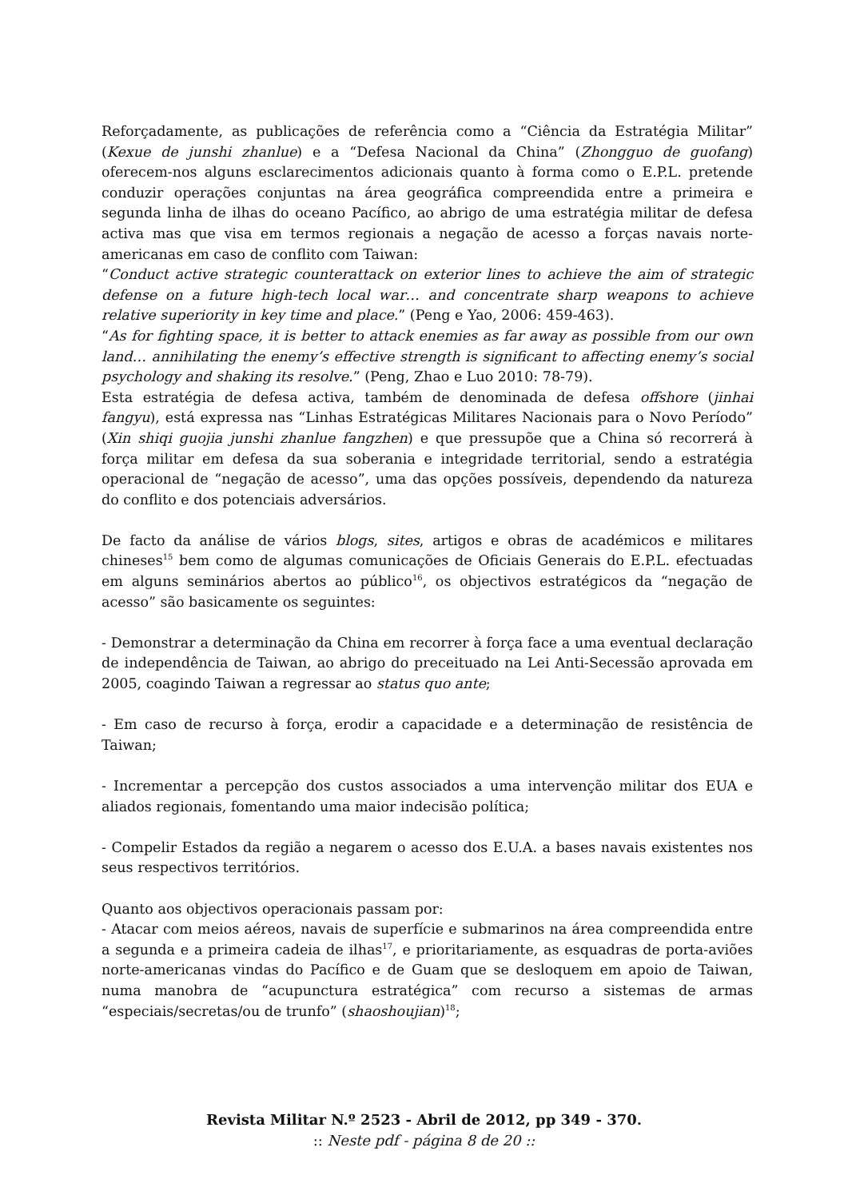Reforçadamente, as publicações de referência como a “Ciência da Estratégia Militar” (Kexue de junshi zhanlue) e a “Defesa Nacional da China” (Zhongguo de guofang) oferecem-nos alguns esclarecimentos adicionais quanto à forma como o E.P.L. pretende conduzir operações conjuntas na área geográfica compreendida entre a primeira e segunda linha de ilhas do oceano Pacífico, ao abrigo de uma estratégia militar de defesa activa mas que visa em termos regionais a negação de acesso a forças navais norte-americanas em caso de conflito com Taiwan:
“Conduct active strategic counterattack on exterior lines to achieve the aim of strategic defense on a future high-tech local war… and concentrate sharp weapons to achieve relative superiority in key time and place.” (Peng e Yao, 2006: 459-463).
“As for fighting space, it is better to attack enemies as far away as possible from our own land… annihilating the enemy’s effective strength is significant to affecting enemy’s social psychology and shaking its resolve.” (Peng, Zhao e Luo 2010: 78-79).
Esta estratégia de defesa activa, também de denominada de defesa offshore (jinhai fangyu), está expressa nas “Linhas Estratégicas Militares Nacionais para o Novo Período” (Xin shiqi guojia junshi zhanlue fangzhen) e que pressupõe que a China só recorrerá à força militar em defesa da sua soberania e integridade territorial, sendo a estratégia operacional de “negação de acesso”, uma das opções possíveis, dependendo da natureza do conflito e dos potenciais adversários.
De facto da análise de vários blogs, sites, artigos e obras de académicos e militares chineses<sup>15</sup> bem como de algumas comunicações de Oficiais Generais do E.P.L. efectuadas em alguns seminários abertos ao público<sup>16</sup>, os objectivos estratégicos da “negação de acesso” são basicamente os seguintes:
- Demonstrar a determinação da China em recorrer à força face a uma eventual declaração de independência de Taiwan, ao abrigo do preceituado na Lei Anti-Secessão aprovada em 2005, coagindo Taiwan a regressar ao status quo ante;
- Em caso de recurso à força, erodir a capacidade e a determinação de resistência de Taiwan;
- Incrementar a percepção dos custos associados a uma intervenção militar dos EUA e aliados regionais, fomentando uma maior indecisão política;
- Compelir Estados da região a negarem o acesso dos E.U.A. a bases navais existentes nos seus respectivos territórios.
Quanto aos objectivos operacionais passam por:
- Atacar com meios aéreos, navais de superfície e submarinos na área compreendida entre a segunda e a primeira cadeia de ilhas<sup>17</sup>, e prioritariamente, as esquadras de porta-aviões norte-americanas vindas do Pacífico e de Guam que se desloquem em apoio de Taiwan, numa manobra de “acupunctura estratégica” com recurso a sistemas de armas “especiais/secretas/ou de trunfo” (shaoshoujian)<sup>18</sup>;
Revista Militar N.º 2523 - Abril de 2012, pp 349 - 370.
:: Neste pdf - página 8 de 20 ::